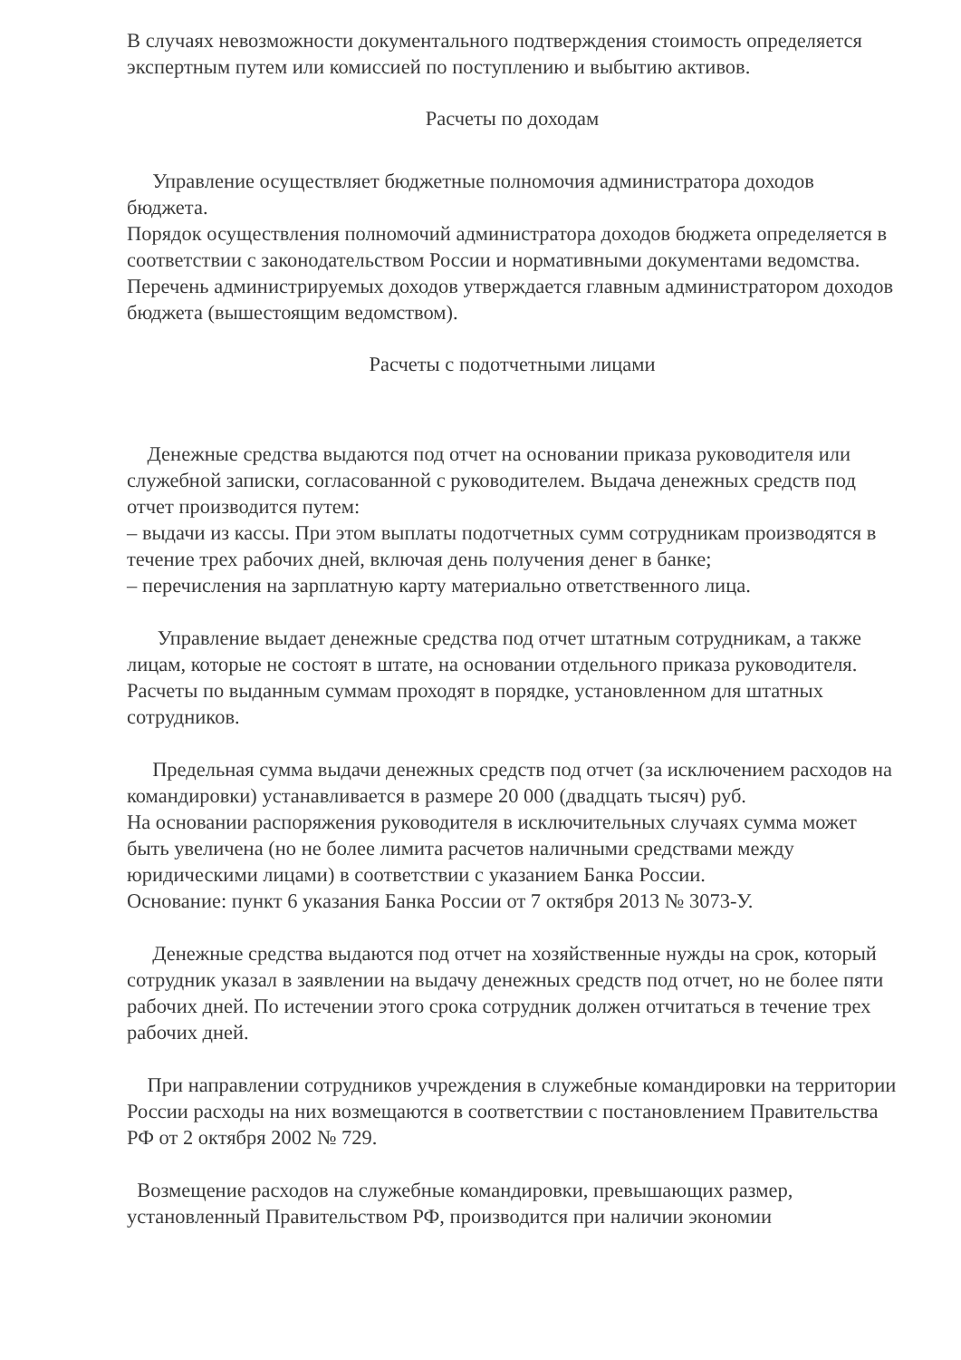В случаях невозможности документального подтверждения стоимость определяется экспертным путем или комиссией по поступлению и выбытию активов.
Расчеты по доходам
Управление осуществляет бюджетные полномочия администратора доходов бюджета.
Порядок осуществления полномочий администратора доходов бюджета определяется в соответствии с законодательством России и нормативными документами ведомства.
Перечень администрируемых доходов утверждается главным администратором доходов бюджета (вышестоящим ведомством).
Расчеты с подотчетными лицами
Денежные средства выдаются под отчет на основании приказа руководителя или служебной записки, согласованной с руководителем. Выдача денежных средств под отчет производится путем:
– выдачи из кассы. При этом выплаты подотчетных сумм сотрудникам производятся в течение трех рабочих дней, включая день получения денег в банке;
– перечисления на зарплатную карту материально ответственного лица.
Управление выдает денежные средства под отчет штатным сотрудникам, а также лицам, которые не состоят в штате, на основании отдельного приказа руководителя. Расчеты по выданным суммам проходят в порядке, установленном для штатных сотрудников.
Предельная сумма выдачи денежных средств под отчет (за исключением расходов на командировки) устанавливается в размере 20 000 (двадцать тысяч) руб.
На основании распоряжения руководителя в исключительных случаях сумма может быть увеличена (но не более лимита расчетов наличными средствами между юридическими лицами) в соответствии с указанием Банка России.
Основание: пункт 6 указания Банка России от 7 октября 2013 № 3073-У.
Денежные средства выдаются под отчет на хозяйственные нужды на срок, который сотрудник указал в заявлении на выдачу денежных средств под отчет, но не более пяти рабочих дней. По истечении этого срока сотрудник должен отчитаться в течение трех рабочих дней.
При направлении сотрудников учреждения в служебные командировки на территории России расходы на них возмещаются в соответствии с постановлением Правительства РФ от 2 октября 2002 № 729.
Возмещение расходов на служебные командировки, превышающих размер, установленный Правительством РФ, производится при наличии экономии